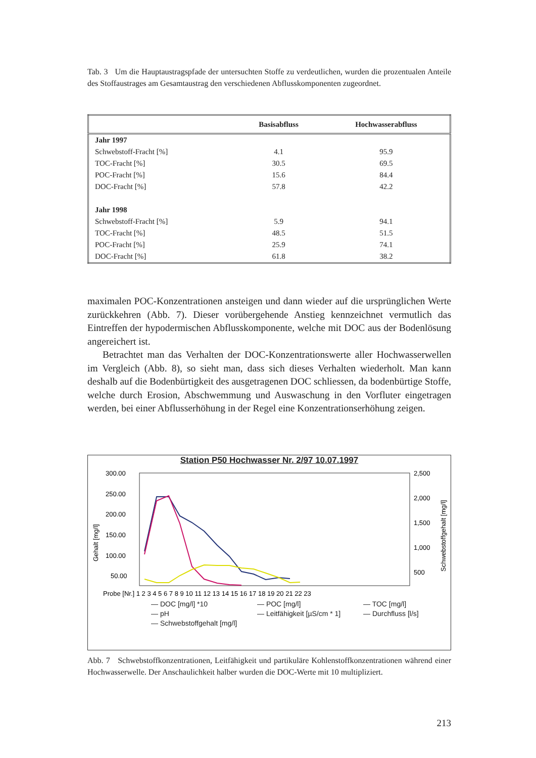Tab. 3 Um die Hauptaustragspfade der untersuchten Stoffe zu verdeutlichen, wurden die prozentualen Anteile des Stoffaustrages am Gesamtaustrag den verschiedenen Abflusskomponenten zugeordnet.
| | Basisabfluss | Hochwasserabfluss |
| --- | --- | --- |
| Jahr 1997 | | |
| Schwebstoff-Fracht [%] | 4.1 | 95.9 |
| TOC-Fracht [%] | 30.5 | 69.5 |
| POC-Fracht [%] | 15.6 | 84.4 |
| DOC-Fracht [%] | 57.8 | 42.2 |
| Jahr 1998 | | |
| Schwebstoff-Fracht [%] | 5.9 | 94.1 |
| TOC-Fracht [%] | 48.5 | 51.5 |
| POC-Fracht [%] | 25.9 | 74.1 |
| DOC-Fracht [%] | 61.8 | 38.2 |
maximalen POC-Konzentrationen ansteigen und dann wieder auf die ursprünglichen Werte zurückkehren (Abb. 7). Dieser vorübergehende Anstieg kennzeichnet vermutlich das Eintreffen der hypodermischen Abflusskomponente, welche mit DOC aus der Bodenlösung angereichert ist.
Betrachtet man das Verhalten der DOC-Konzentrationswerte aller Hochwasserwellen im Vergleich (Abb. 8), so sieht man, dass sich dieses Verhalten wiederholt. Man kann deshalb auf die Bodenbürtigkeit des ausgetragenen DOC schliessen, da bodenbürtige Stoffe, welche durch Erosion, Abschwemmung und Auswaschung in den Vorfluter eingetragen werden, bei einer Abflusserhöhung in der Regel eine Konzentrationserhöhung zeigen.
Station P50 Hochwasser Nr. 2/97 10.07.1997
300.00
250.00
200.00
150.00
100.00
50.00
2,500
2,000
1,500
1,000
500
Gehalt [mg/l]
Schwebstoffgehalt [mg/l]
Probe [Nr.] 1 2 3 4 5 6 7 8 9 10 11 12 13 14 15 16 17 18 19 20 21 22 23
— DOC [mg/l] *10 — POC [mg/l] — TOC [mg/l]
— pH — Leitfähigkeit [µS/cm * 1] — Durchfluss [l/s]
— Schwebstoffgehalt [mg/l]
Abb. 7 Schwebstoffkonzentrationen, Leitfähigkeit und partikuläre Kohlenstoffkonzentrationen während einer Hochwasserwelle. Der Anschaulichkeit halber wurden die DOC-Werte mit 10 multipliziert.
213